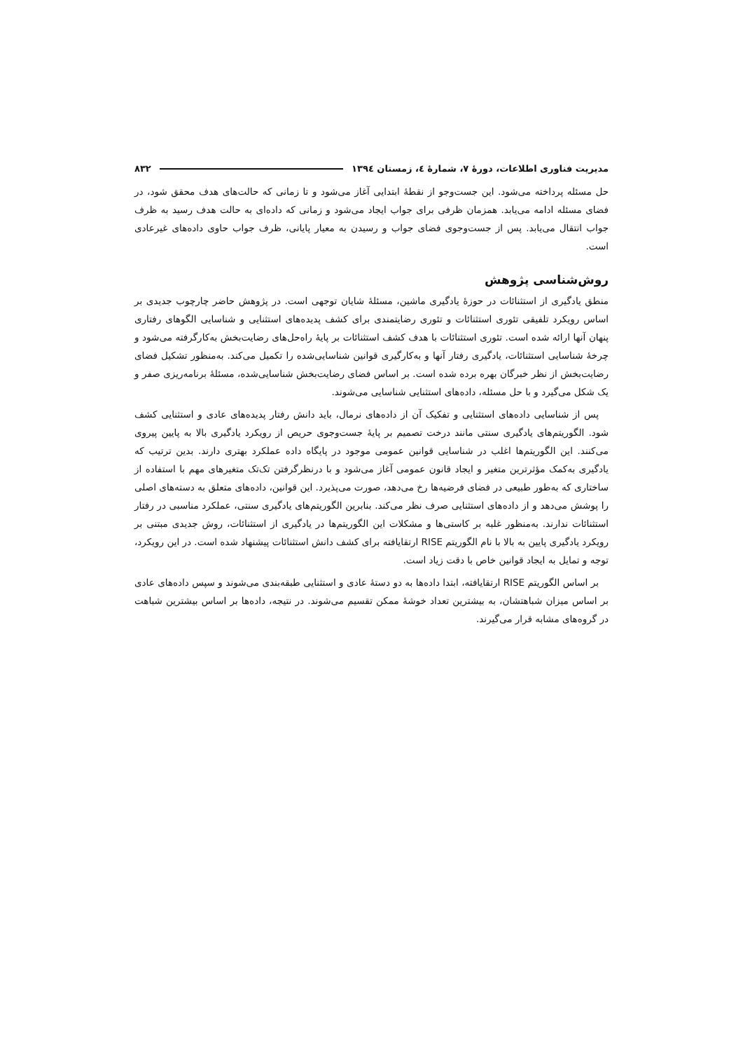مدیریت فناوری اطلاعات، دورهٔ ۷، شمارهٔ ٤، زمستان ١٣٩٤ ۸۳۲
حل مسئله پرداخته می‌شود. این جست‌وجو از نقطهٔ ابتدایی آغاز می‌شود و تا زمانی که حالت‌های هدف محقق شود، در فضای مسئله ادامه می‌یابد. همزمان ظرفی برای جواب ایجاد می‌شود و زمانی که داده‌ای به حالت هدف رسید به ظرف جواب انتقال می‌یابد. پس از جست‌وجوی فضای جواب و رسیدن به معیار پایانی، ظرف جواب حاوی داده‌های غیرعادی است.
روش‌شناسی پژوهش
منطق یادگیری از استثنائات در حوزهٔ یادگیری ماشین، مسئلهٔ شایان توجهی است. در پژوهش حاضر چارچوب جدیدی بر اساس رویکرد تلفیقی تئوری استثنائات و تئوری رضایتمندی برای کشف پدیده‌های استثنایی و شناسایی الگوهای رفتاری پنهان آنها ارائه شده است. تئوری استثنائات با هدف کشف استثنائات بر پایهٔ راه‌حل‌های رضایت‌بخش به‌کارگرفته می‌شود و چرخهٔ شناسایی استثنائات، یادگیری رفتار آنها و به‌کارگیری قوانین شناسایی‌شده را تکمیل می‌کند. به‌منظور تشکیل فضای رضایت‌بخش از نظر خبرگان بهره برده شده است. بر اساس فضای رضایت‌بخش شناسایی‌شده، مسئلهٔ برنامه‌ریزی صفر و یک شکل می‌گیرد و با حل مسئله، داده‌های استثنایی شناسایی می‌شوند.
پس از شناسایی داده‌های استثنایی و تفکیک آن از داده‌های نرمال، باید دانش رفتار پدیده‌های عادی و استثنایی کشف شود. الگوریتم‌های یادگیری سنتی مانند درخت تصمیم بر پایهٔ جست‌وجوی حریص از رویکرد یادگیری بالا به پایین پیروی می‌کنند. این الگوریتم‌ها اغلب در شناسایی قوانین عمومی موجود در پایگاه داده عملکرد بهتری دارند. بدین ترتیب که یادگیری به‌کمک مؤثرترین متغیر و ایجاد قانون عمومی آغاز می‌شود و با درنظرگرفتن تک‌تک متغیرهای مهم با استفاده از ساختاری که به‌طور طبیعی در فضای فرضیه‌ها رخ می‌دهد، صورت می‌پذیرد. این قوانین، داده‌های متعلق به دسته‌های اصلی را پوشش می‌دهد و از داده‌های استثنایی صرف نظر می‌کند. بنابرین الگوریتم‌های یادگیری سنتی، عملکرد مناسبی در رفتار استثنائات ندارند. به‌منظور غلبه بر کاستی‌ها و مشکلات این الگوریتم‌ها در یادگیری از استثنائات، روش جدیدی مبتنی بر رویکرد یادگیری پایین به بالا با نام الگوریتم RISE ارتقایافته برای کشف دانش استثنائات پیشنهاد شده است. در این رویکرد، توجه و تمایل به ایجاد قوانین خاص با دقت زیاد است.
بر اساس الگوریتم RISE ارتقایافته، ابتدا داده‌ها به دو دستهٔ عادی و استثنایی طبقه‌بندی می‌شوند و سپس داده‌های عادی بر اساس میزان شباهتشان، به بیشترین تعداد خوشهٔ ممکن تقسیم می‌شوند. در نتیجه، داده‌ها بر اساس بیشترین شباهت در گروه‌های مشابه قرار می‌گیرند.